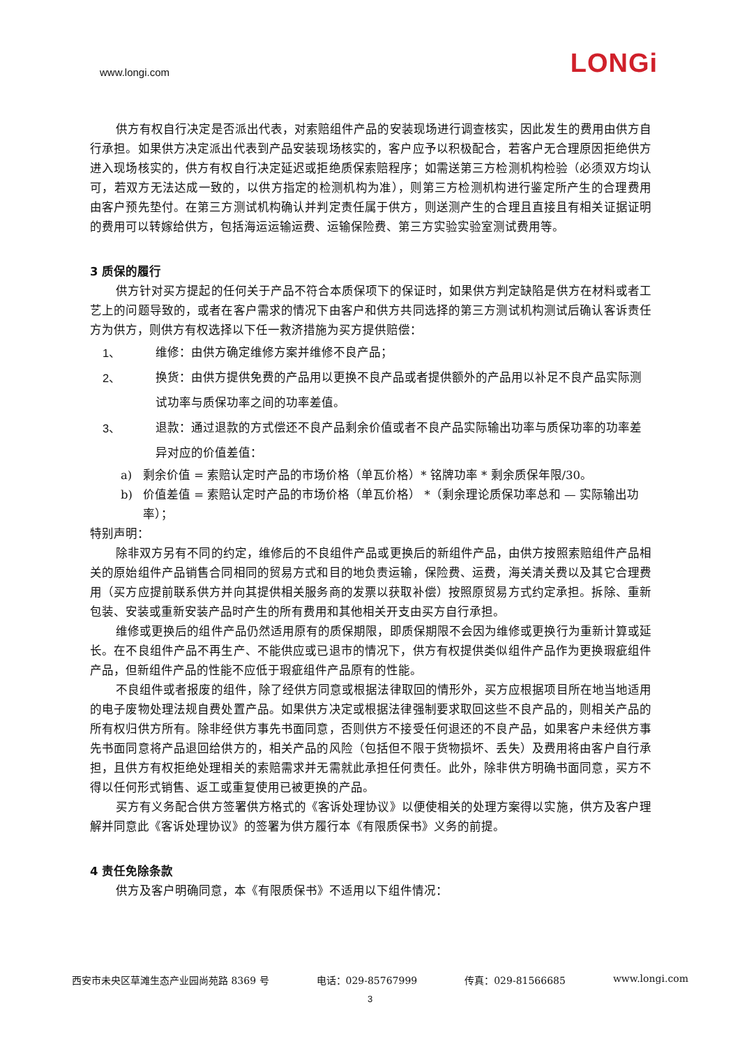www.longi.com LONGi
供方有权自行决定是否派出代表，对索赔组件产品的安装现场进行调查核实，因此发生的费用由供方自行承担。如果供方决定派出代表到产品安装现场核实的，客户应予以积极配合，若客户无合理原因拒绝供方进入现场核实的，供方有权自行决定延迟或拒绝质保索赔程序；如需送第三方检测机构检验（必须双方均认可，若双方无法达成一致的，以供方指定的检测机构为准），则第三方检测机构进行鉴定所产生的合理费用由客户预先垫付。在第三方测试机构确认并判定责任属于供方，则送测产生的合理且直接且有相关证据证明的费用可以转嫁给供方，包括海运运输运费、运输保险费、第三方实验实验室测试费用等。
3 质保的履行
供方针对买方提起的任何关于产品不符合本质保项下的保证时，如果供方判定缺陷是供方在材料或者工艺上的问题导致的，或者在客户需求的情况下由客户和供方共同选择的第三方测试机构测试后确认客诉责任方为供方，则供方有权选择以下任一救济措施为买方提供赔偿：
1、 维修：由供方确定维修方案并维修不良产品；
2、 换货：由供方提供免费的产品用以更换不良产品或者提供额外的产品用以补足不良产品实际测试功率与质保功率之间的功率差值。
3、 退款：通过退款的方式偿还不良产品剩余价值或者不良产品实际输出功率与质保功率的功率差异对应的价值差值：
a) 剩余价值 = 索赔认定时产品的市场价格（单瓦价格）* 铭牌功率 * 剩余质保年限/30。
b) 价值差值 = 索赔认定时产品的市场价格（单瓦价格） *（剩余理论质保功率总和 — 实际输出功率）；
特别声明：
除非双方另有不同的约定，维修后的不良组件产品或更换后的新组件产品，由供方按照索赔组件产品相关的原始组件产品销售合同相同的贸易方式和目的地负责运输，保险费、运费，海关清关费以及其它合理费用（买方应提前联系供方并向其提供相关服务商的发票以获取补偿）按照原贸易方式约定承担。拆除、重新包装、安装或重新安装产品时产生的所有费用和其他相关开支由买方自行承担。
维修或更换后的组件产品仍然适用原有的质保期限，即质保期限不会因为维修或更换行为重新计算或延长。在不良组件产品不再生产、不能供应或已退市的情况下，供方有权提供类似组件产品作为更换瑕疵组件产品，但新组件产品的性能不应低于瑕疵组件产品原有的性能。
不良组件或者报废的组件，除了经供方同意或根据法律取回的情形外，买方应根据项目所在地当地适用的电子废物处理法规自费处置产品。如果供方决定或根据法律强制要求取回这些不良产品的，则相关产品的所有权归供方所有。除非经供方事先书面同意，否则供方不接受任何退还的不良产品，如果客户未经供方事先书面同意将产品退回给供方的，相关产品的风险（包括但不限于货物损坏、丢失）及费用将由客户自行承担，且供方有权拒绝处理相关的索赔需求并无需就此承担任何责任。此外，除非供方明确书面同意，买方不得以任何形式销售、返工或重复使用已被更换的产品。
买方有义务配合供方签署供方格式的《客诉处理协议》以便使相关的处理方案得以实施，供方及客户理解并同意此《客诉处理协议》的签署为供方履行本《有限质保书》义务的前提。
4 责任免除条款
供方及客户明确同意，本《有限质保书》不适用以下组件情况：
西安市未央区草滩生态产业园尚苑路 8369 号 电话：029-85767999 传真：029-81566685 www.longi.com
3